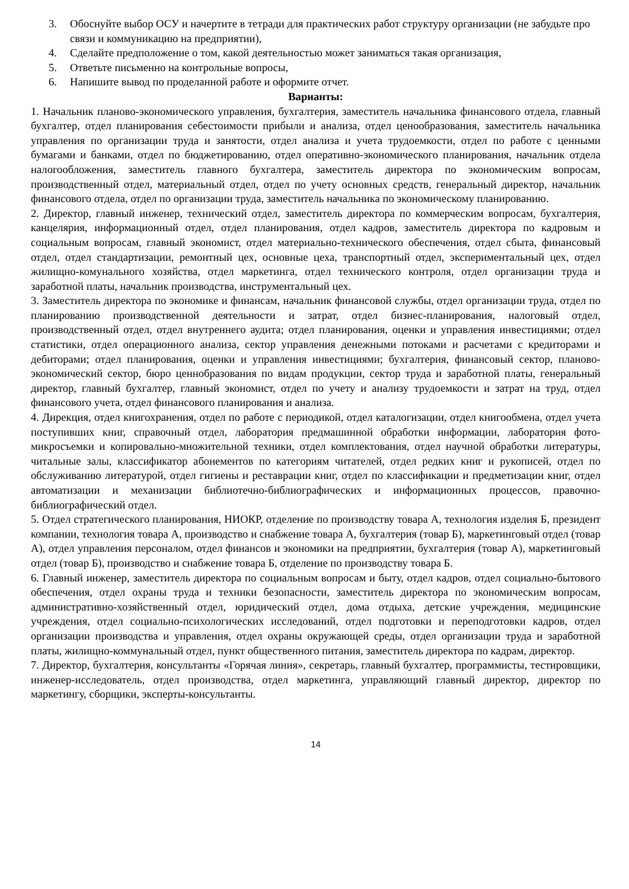3. Обоснуйте выбор ОСУ и начертите в тетради для практических работ структуру организации (не забудьте про связи и коммуникацию на предприятии),
4. Сделайте предположение о том, какой деятельностью может заниматься такая организация,
5. Ответьте письменно на контрольные вопросы,
6. Напишите вывод по проделанной работе и оформите отчет.
Варианты:
1. Начальник планово-экономического управления, бухгалтерия, заместитель начальника финансового отдела, главный бухгалтер, отдел планирования себестоимости прибыли и анализа, отдел ценообразования, заместитель начальника управления по организации труда и занятости, отдел анализа и учета трудоемкости, отдел по работе с ценными бумагами и банками, отдел по бюджетированию, отдел оперативно-экономического планирования, начальник отдела налогообложения, заместитель главного бухгалтера, заместитель директора по экономическим вопросам, производственный отдел, материальный отдел, отдел по учету основных средств, генеральный директор, начальник финансового отдела, отдел по организации труда, заместитель начальника по экономическому планированию.
2. Директор, главный инженер, технический отдел, заместитель директора по коммерческим вопросам, бухгалтерия, канцелярия, информационный отдел, отдел планирования, отдел кадров, заместитель директора по кадровым и социальным вопросам, главный экономист, отдел материально-технического обеспечения, отдел сбыта, финансовый отдел, отдел стандартизации, ремонтный цех, основные цеха, транспортный отдел, экспериментальный цех, отдел жилищно-комунального хозяйства, отдел маркетинга, отдел технического контроля, отдел организации труда и заработной платы, начальник производства, инструментальный цех.
3. Заместитель директора по экономике и финансам, начальник финансовой службы, отдел организации труда, отдел по планированию производственной деятельности и затрат, отдел бизнес-планирования, налоговый отдел, производственный отдел, отдел внутреннего аудита; отдел планирования, оценки и управления инвестициями; отдел статистики, отдел операционного анализа, сектор управления денежными потоками и расчетами с кредиторами и дебиторами; отдел планирования, оценки и управления инвестициями; бухгалтерия, финансовый сектор, планово-экономический сектор, бюро ценнобразования по видам продукции, сектор труда и заработной платы, генеральный директор, главный бухгалтер, главный экономист, отдел по учету и анализу трудоемкости и затрат на труд, отдел финансового учета, отдел финансового планирования и анализа.
4. Дирекция, отдел книгохранения, отдел по работе с периодикой, отдел каталогизации, отдел книгообмена, отдел учета поступивших книг, справочный отдел, лаборатория предмашинной обработки информации, лаборатория фото-микросъемки и копировально-множительной техники, отдел комплектования, отдел научной обработки литературы, читальные залы, классификатор абонементов по категориям читателей, отдел редких книг и рукописей, отдел по обслуживанию литературой, отдел гигиены и реставрации книг, отдел по классификации и предметизации книг, отдел автоматизации и механизации библиотечно-библиографических и информационных процессов, правочно-библиографический отдел.
5. Отдел стратегического планирования, НИОКР, отделение по производству товара А, технология изделия Б, президент компании, технология товара А, производство и снабжение товара А, бухгалтерия (товар Б), маркетинговый отдел (товар А), отдел управления персоналом, отдел финансов и экономики на предприятии, бухгалтерия (товар А), маркетинговый отдел (товар Б), производство и снабжение товара Б, отделение по производству товара Б.
6. Главный инженер, заместитель директора по социальным вопросам и быту, отдел кадров, отдел социально-бытового обеспечения, отдел охраны труда и техники безопасности, заместитель директора по экономическим вопросам, административно-хозяйственный отдел, юридический отдел, дома отдыха, детские учреждения, медицинские учреждения, отдел социально-психологических исследований, отдел подготовки и переподготовки кадров, отдел организации производства и управления, отдел охраны окружающей среды, отдел организации труда и заработной платы, жилищно-коммунальный отдел, пункт общественного питания, заместитель директора по кадрам, директор.
7. Директор, бухгалтерия, консультанты «Горячая линия», секретарь, главный бухгалтер, программисты, тестировщики, инженер-исследователь, отдел производства, отдел маркетинга, управляющий главный директор, директор по маркетингу, сборщики, эксперты-консультанты.
14